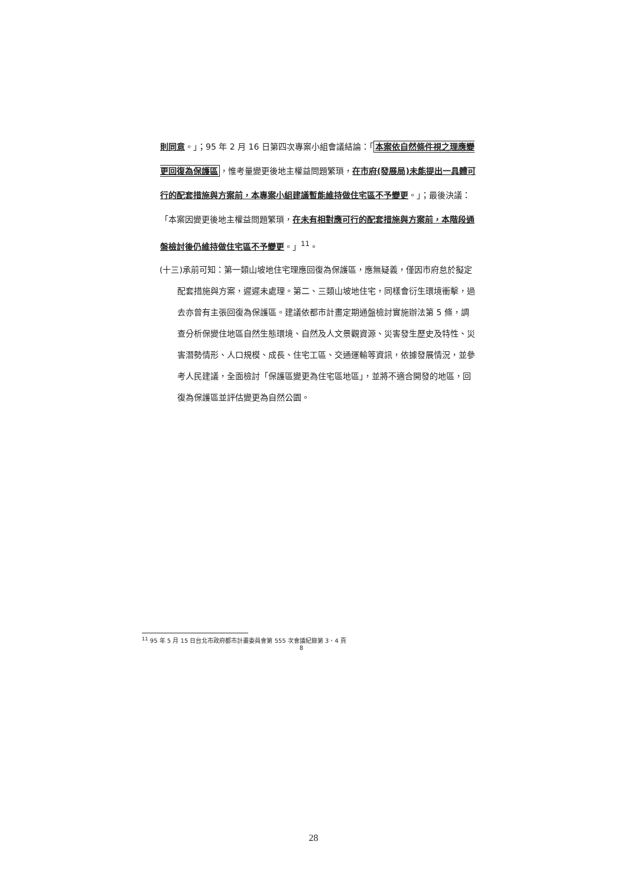則同意。」；95 年 2 月 16 日第四次專案小組會議結論：「本案依自然條件視之理應變更回復為保護區，惟考量變更後地主權益問題繁瑣，在市府(發展局)未能提出一具體可行的配套措施與方案前，本專案小組建議暫能維持做住宅區不予變更。」；最後決議：「本案因變更後地主權益問題繁瑣，在未有相對應可行的配套措施與方案前，本階段通盤檢討後仍維持做住宅區不予變更。」<sup>11</sup>。
(十三)承前可知：第一類山坡地住宅理應回復為保護區，應無疑義，僅因市府怠於擬定配套措施與方案，遲遲未處理。第二、三類山坡地住宅，同樣會衍生環境衝擊，過去亦曾有主張回復為保護區。建議依都市計畫定期通盤檢討實施辦法第 5 條，調查分析保變住地區自然生態環境、自然及人文景觀資源、災害發生歷史及特性、災害潛勢情形、人口規模、成長、住宅工區、交通運輸等資訊，依據發展情況，並參考人民建議，全面檢討「保護區變更為住宅區地區」，並將不適合開發的地區，回復為保護區並評估變更為自然公園。
<sup>11</sup> 95 年 5 月 15 日台北市政府都市計畫委員會第 555 次會議紀錄第 3、4 頁
8
28